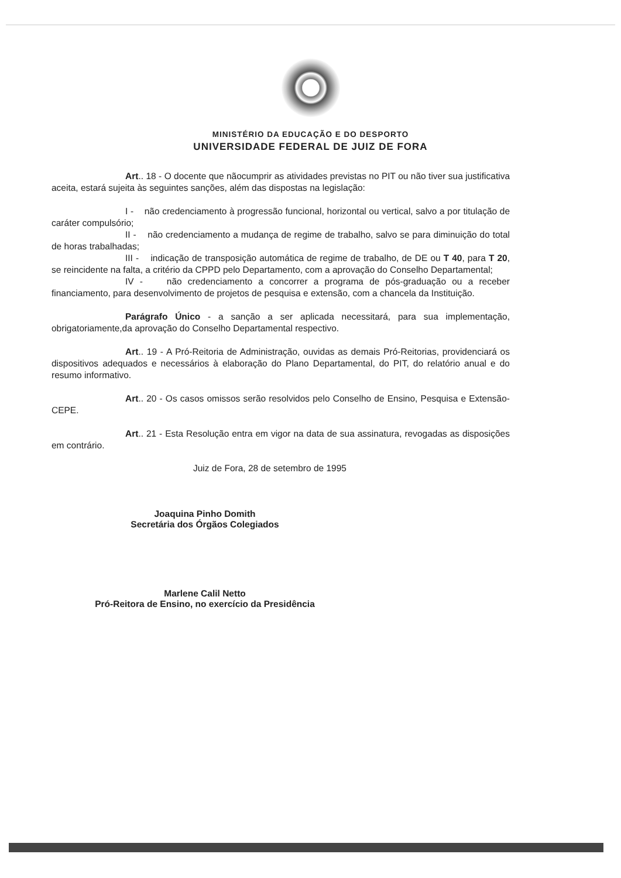MINISTÉRIO DA EDUCAÇÃO E DO DESPORTO
UNIVERSIDADE FEDERAL DE JUIZ DE FORA
Art.. 18 - O docente que nãocumprir as atividades previstas no PIT ou não tiver sua justificativa aceita, estará sujeita às seguintes sanções, além das dispostas na legislação:
I - não credenciamento à progressão funcional, horizontal ou vertical, salvo a por titulação de caráter compulsório;
II - não credenciamento a mudança de regime de trabalho, salvo se para diminuição do total de horas trabalhadas;
III - indicação de transposição automática de regime de trabalho, de DE ou T 40, para T 20, se reincidente na falta, a critério da CPPD pelo Departamento, com a aprovação do Conselho Departamental;
IV - não credenciamento a concorrer a programa de pós-graduação ou a receber financiamento, para desenvolvimento de projetos de pesquisa e extensão, com a chancela da Instituição.
Parágrafo Único - a sanção a ser aplicada necessitará, para sua implementação, obrigatoriamente,da aprovação do Conselho Departamental respectivo.
Art.. 19 - A Pró-Reitoria de Administração, ouvidas as demais Pró-Reitorias, providenciará os dispositivos adequados e necessários à elaboração do Plano Departamental, do PIT, do relatório anual e do resumo informativo.
Art.. 20 - Os casos omissos serão resolvidos pelo Conselho de Ensino, Pesquisa e Extensão-CEPE.
Art.. 21 - Esta Resolução entra em vigor na data de sua assinatura, revogadas as disposições em contrário.
Juiz de Fora, 28 de setembro de 1995
Joaquina Pinho Domith
Secretária dos Órgãos Colegiados
Marlene Calil Netto
Pró-Reitora de Ensino, no exercício da Presidência